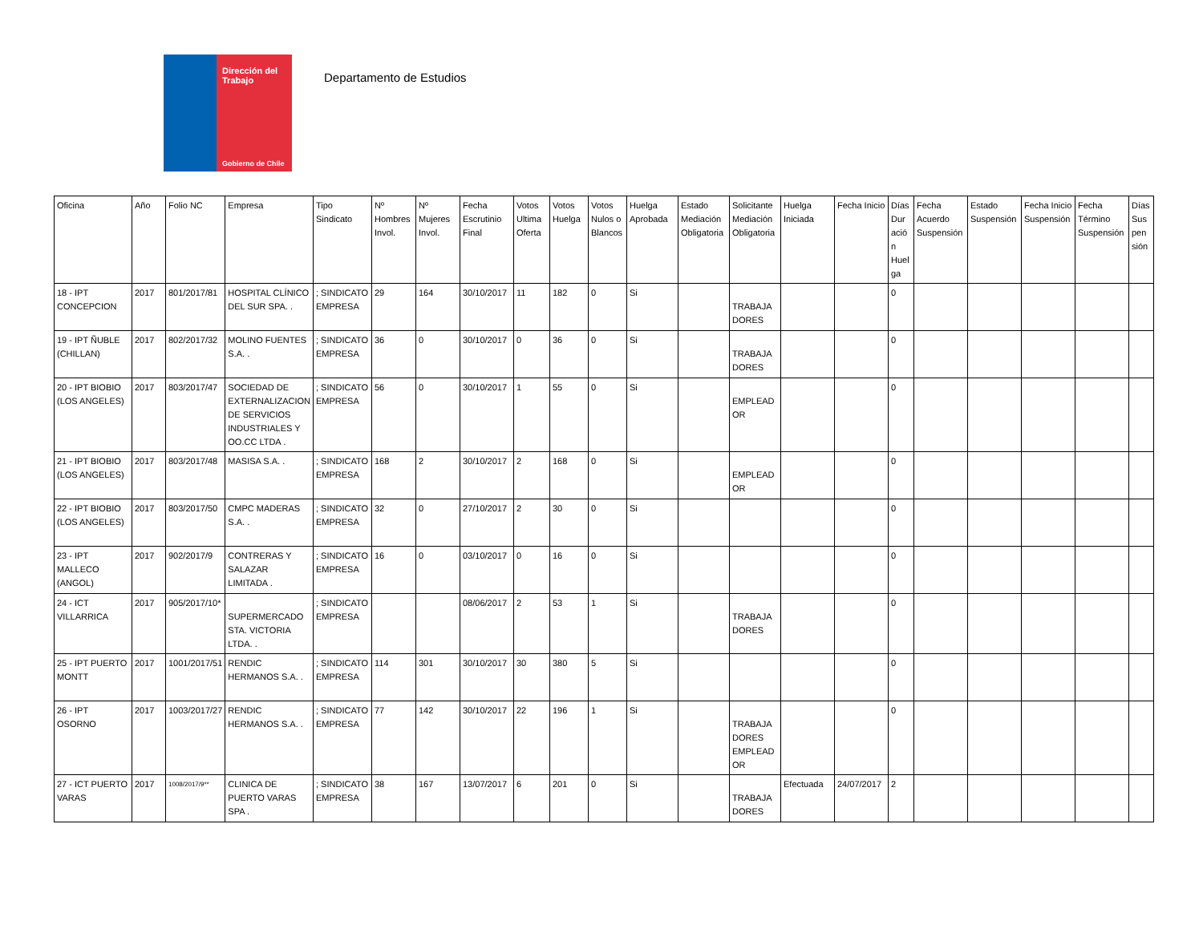Dirección del Trabajo
Gobierno de Chile
Departamento de Estudios
| Oficina | Año | Folio NC | Empresa | Tipo Sindicato | Nº Hombres Invol. | Nº Mujeres Invol. | Fecha Escrutinio Final | Votos Ultima Oferta | Votos Huelga | Votos Nulos o Blancos | Huelga Aprobada | Estado Mediación Obligatoria | Solicitante Mediación Obligatoria | Huelga Iniciada | Fecha Inicio | Días Dur ació n Huel ga | Fecha Acuerdo Suspensión | Estado Suspensión | Fecha Inicio Suspensión | Fecha Término Suspensión | Días Sus pen sión |
| --- | --- | --- | --- | --- | --- | --- | --- | --- | --- | --- | --- | --- | --- | --- | --- | --- | --- | --- | --- | --- | --- |
| 18 - IPT CONCEPCION | 2017 | 801/2017/81 | HOSPITAL CLÍNICO DEL SUR SPA. . | ; SINDICATO EMPRESA | 29 | 164 | 30/10/2017 | 11 | 182 | 0 | Si | | TRABAJA DORES | | | 0 | | | | | |
| 19 - IPT ÑUBLE (CHILLAN) | 2017 | 802/2017/32 | MOLINO FUENTES S.A. . | ; SINDICATO EMPRESA | 36 | 0 | 30/10/2017 | 0 | 36 | 0 | Si | | TRABAJA DORES | | | 0 | | | | | |
| 20 - IPT BIOBIO (LOS ANGELES) | 2017 | 803/2017/47 | SOCIEDAD DE EXTERNALIZACION DE SERVICIOS INDUSTRIALES Y OO.CC LTDA . | ; SINDICATO EMPRESA | 56 | 0 | 30/10/2017 | 1 | 55 | 0 | Si | | EMPLEAD OR | | | 0 | | | | | |
| 21 - IPT BIOBIO (LOS ANGELES) | 2017 | 803/2017/48 | MASISA S.A. . | ; SINDICATO EMPRESA | 168 | 2 | 30/10/2017 | 2 | 168 | 0 | Si | | EMPLEAD OR | | | 0 | | | | | |
| 22 - IPT BIOBIO (LOS ANGELES) | 2017 | 803/2017/50 | CMPC MADERAS S.A. . | ; SINDICATO EMPRESA | 32 | 0 | 27/10/2017 | 2 | 30 | 0 | Si | | | | | 0 | | | | | |
| 23 - IPT MALLECO (ANGOL) | 2017 | 902/2017/9 | CONTRERAS Y SALAZAR LIMITADA . | ; SINDICATO EMPRESA | 16 | 0 | 03/10/2017 | 0 | 16 | 0 | Si | | | | | 0 | | | | | |
| 24 - ICT VILLARRICA | 2017 | 905/2017/10* | SUPERMERCADO STA. VICTORIA LTDA. . | ; SINDICATO EMPRESA | | | 08/06/2017 | 2 | 53 | 1 | Si | | TRABAJA DORES | | | 0 | | | | | |
| 25 - IPT PUERTO MONTT | 2017 | 1001/2017/51 | RENDIC HERMANOS S.A. . | ; SINDICATO EMPRESA | 114 | 301 | 30/10/2017 | 30 | 380 | 5 | Si | | | | | 0 | | | | | |
| 26 - IPT OSORNO | 2017 | 1003/2017/27 | RENDIC HERMANOS S.A. . | ; SINDICATO EMPRESA | 77 | 142 | 30/10/2017 | 22 | 196 | 1 | Si | | TRABAJA DORES EMPLEAD OR | | | 0 | | | | | |
| 27 - ICT PUERTO VARAS | 2017 | 1008/2017/9** | CLINICA DE PUERTO VARAS SPA . | ; SINDICATO EMPRESA | 38 | 167 | 13/07/2017 | 6 | 201 | 0 | Si | | TRABAJA DORES | Efectuada | 24/07/2017 | 2 | | | | | |